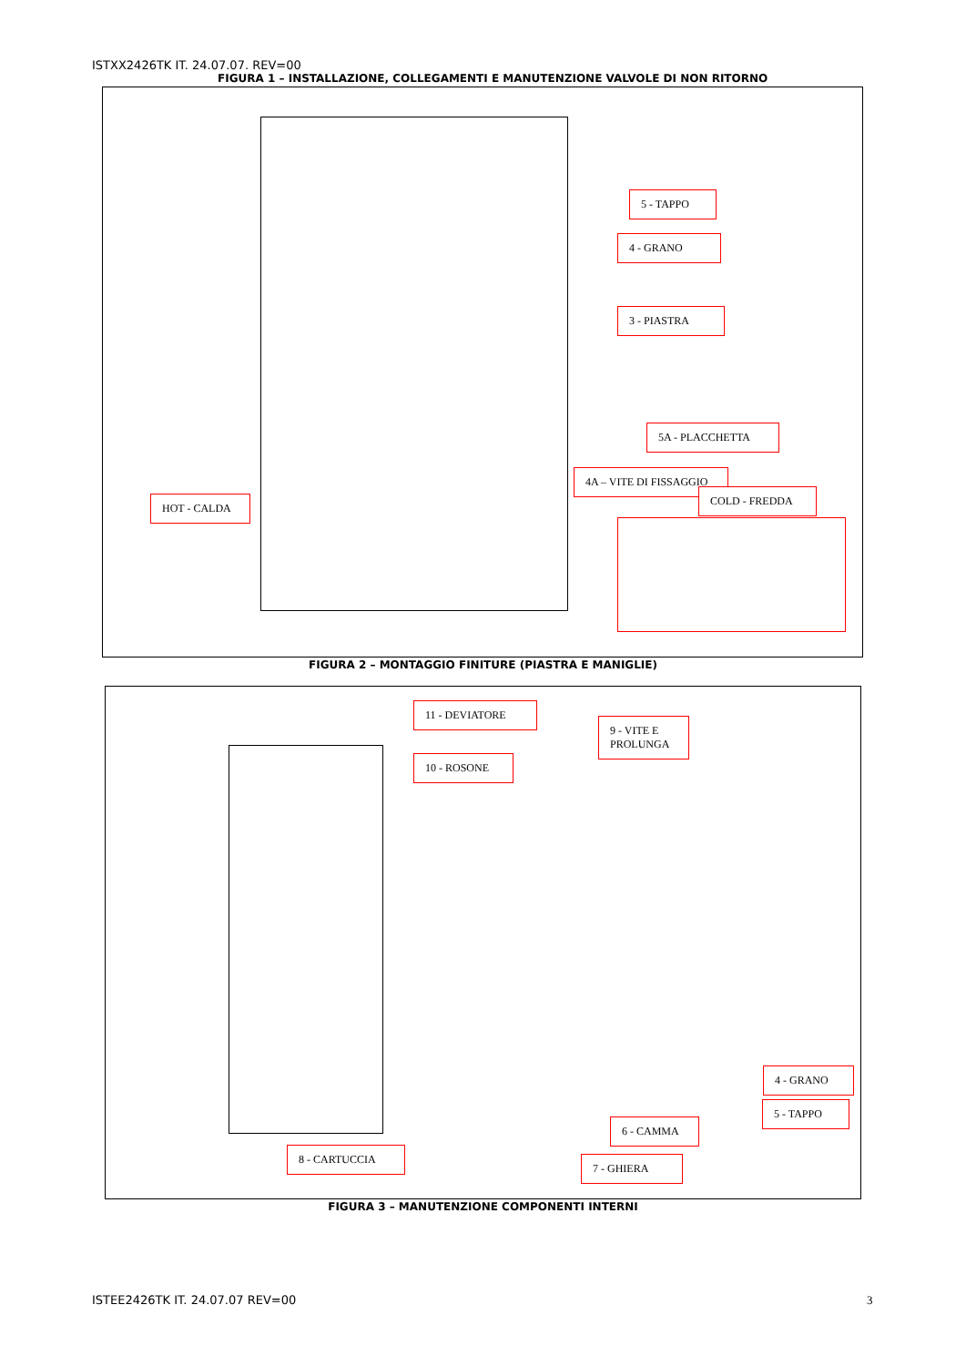ISTXX2426TK IT. 24.07.07. REV=00
FIGURA 1 – INSTALLAZIONE, COLLEGAMENTI E MANUTENZIONE VALVOLE DI NON RITORNO
5 - TAPPO
4 - GRANO
3 - PIASTRA
5A - PLACCHETTA
4A – VITE DI FISSAGGIO
COLD - FREDDA
HOT - CALDA
FIGURA 2 – MONTAGGIO FINITURE (PIASTRA E MANIGLIE)
11 - DEVIATORE
10 - ROSONE
9 - VITE E PROLUNGA
4 - GRANO
5 - TAPPO
6 - CAMMA
8 - CARTUCCIA
7 - GHIERA
FIGURA 3 – MANUTENZIONE COMPONENTI INTERNI
ISTEE2426TK IT. 24.07.07 REV=00
3